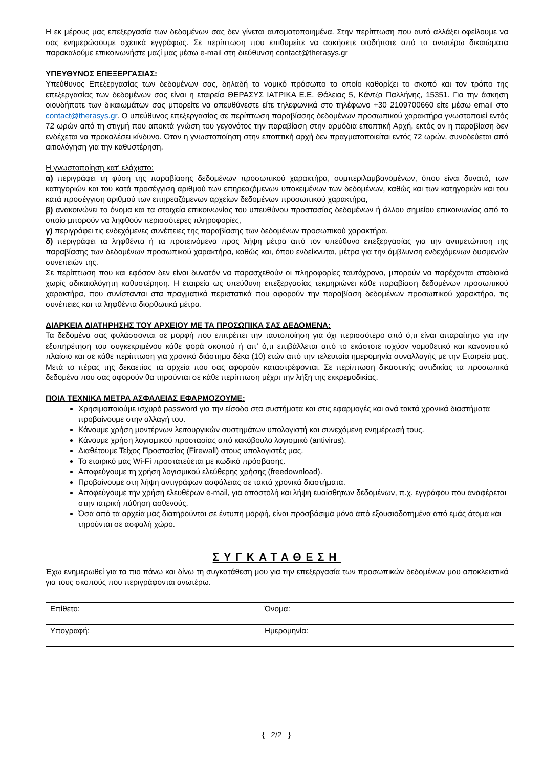Η εκ μέρους μας επεξεργασία των δεδομένων σας δεν γίνεται αυτοματοποιημένα. Στην περίπτωση που αυτό αλλάξει οφείλουμε να σας ενημερώσουμε σχετικά εγγράφως. Σε περίπτωση που επιθυμείτε να ασκήσετε οιοδήποτε από τα ανωτέρω δικαιώματα παρακαλούμε επικοινωνήστε μαζί μας μέσω e-mail στη διεύθυνση contact@therasys.gr
ΥΠΕΥΘΥΝΟΣ ΕΠΕΞΕΡΓΑΣΙΑΣ:
Υπεύθυνος Επεξεργασίας των δεδομένων σας, δηλαδή το νομικό πρόσωπο το οποίο καθορίζει το σκοπό και τον τρόπο της επεξεργασίας των δεδομένων σας είναι η εταιρεία ΘΕΡΑΣΥΣ ΙΑΤΡΙΚΑ Ε.Ε. Θάλειας 5, Κάντζα Παλλήνης, 15351. Για την άσκηση οιουδήποτε των δικαιωμάτων σας μπορείτε να απευθύνεστε είτε τηλεφωνικά στο τηλέφωνο +30 2109700660 είτε μέσω email στο contact@therasys.gr. Ο υπεύθυνος επεξεργασίας σε περίπτωση παραβίασης δεδομένων προσωπικού χαρακτήρα γνωστοποιεί εντός 72 ωρών από τη στιγμή που αποκτά γνώση του γεγονότος την παραβίαση στην αρμόδια εποπτική Αρχή, εκτός αν η παραβίαση δεν ενδέχεται να προκαλέσει κίνδυνο. Όταν η γνωστοποίηση στην εποπτική αρχή δεν πραγματοποιείται εντός 72 ωρών, συνοδεύεται από αιτιολόγηση για την καθυστέρηση.
Η γνωστοποίηση κατ' ελάχιστο:
α) περιγράφει τη φύση της παραβίασης δεδομένων προσωπικού χαρακτήρα, συμπεριλαμβανομένων, όπου είναι δυνατό, των κατηγοριών και του κατά προσέγγιση αριθμού των επηρεαζόμενων υποκειμένων των δεδομένων, καθώς και των κατηγοριών και του κατά προσέγγιση αριθμού των επηρεαζόμενων αρχείων δεδομένων προσωπικού χαρακτήρα,
β) ανακοινώνει το όνομα και τα στοιχεία επικοινωνίας του υπευθύνου προστασίας δεδομένων ή άλλου σημείου επικοινωνίας από το οποίο μπορούν να ληφθούν περισσότερες πληροφορίες,
γ) περιγράφει τις ενδεχόμενες συνέπειες της παραβίασης των δεδομένων προσωπικού χαρακτήρα,
δ) περιγράφει τα ληφθέντα ή τα προτεινόμενα προς λήψη μέτρα από τον υπεύθυνο επεξεργασίας για την αντιμετώπιση της παραβίασης των δεδομένων προσωπικού χαρακτήρα, καθώς και, όπου ενδείκνυται, μέτρα για την άμβλυνση ενδεχόμενων δυσμενών συνεπειών της.
Σε περίπτωση που και εφόσον δεν είναι δυνατόν να παρασχεθούν οι πληροφορίες ταυτόχρονα, μπορούν να παρέχονται σταδιακά χωρίς αδικαιολόγητη καθυστέρηση. Η εταιρεία ως υπεύθυνη επεξεργασίας τεκμηριώνει κάθε παραβίαση δεδομένων προσωπικού χαρακτήρα, που συνίστανται στα πραγματικά περιστατικά που αφορούν την παραβίαση δεδομένων προσωπικού χαρακτήρα, τις συνέπειες και τα ληφθέντα διορθωτικά μέτρα.
ΔΙΑΡΚΕΙΑ ΔΙΑΤΗΡΗΣΗΣ ΤΟΥ ΑΡΧΕΙΟΥ ΜΕ ΤΑ ΠΡΟΣΩΠΙΚΑ ΣΑΣ ΔΕΔΟΜΕΝΑ:
Τα δεδομένα σας φυλάσσονται σε μορφή που επιτρέπει την ταυτοποίηση για όχι περισσότερο από ό,τι είναι απαραίτητο για την εξυπηρέτηση του συγκεκριμένου κάθε φορά σκοπού ή απ’ ό,τι επιβάλλεται από το εκάστοτε ισχύον νομοθετικό και κανονιστικό πλαίσιο και σε κάθε περίπτωση για χρονικό διάστημα δέκα (10) ετών από την τελευταία ημερομηνία συναλλαγής με την Εταιρεία μας. Μετά το πέρας της δεκαετίας τα αρχεία που σας αφορούν καταστρέφονται. Σε περίπτωση δικαστικής αντιδικίας τα προσωπικά δεδομένα που σας αφορούν θα τηρούνται σε κάθε περίπτωση μέχρι την λήξη της εκκρεμοδικίας.
ΠΟΙΑ ΤΕΧΝΙΚΑ ΜΕΤΡΑ ΑΣΦΑΛΕΙΑΣ ΕΦΑΡΜΟΖΟΥΜΕ:
Χρησιμοποιούμε ισχυρό password για την είσοδο στα συστήματα και στις εφαρμογές και ανά τακτά χρονικά διαστήματα προβαίνουμε στην αλλαγή του.
Κάνουμε χρήση μοντέρνων λειτουργικών συστημάτων υπολογιστή και συνεχόμενη ενημέρωσή τους.
Κάνουμε χρήση λογισμικού προστασίας από κακόβουλο λογισμικό (antivirus).
Διαθέτουμε Τείχος Προστασίας (Firewall) στους υπολογιστές μας.
Το εταιρικό μας Wi-Fi προστατεύεται με κωδικό πρόσβασης.
Αποφεύγουμε τη χρήση λογισμικού ελεύθερης χρήσης (freedownload).
Προβαίνουμε στη λήψη αντιγράφων ασφάλειας σε τακτά χρονικά διαστήματα.
Αποφεύγουμε την χρήση ελευθέρων e-mail, για αποστολή και λήψη ευαίσθητων δεδομένων, π.χ. εγγράφου που αναφέρεται στην ιατρική πάθηση ασθενούς.
Όσα από τα αρχεία μας διατηρούνται σε έντυπη μορφή, είναι προσβάσιμα μόνο από εξουσιοδοτημένα από εμάς άτομα και τηρούνται σε ασφαλή χώρο.
ΣΥΓΚΑΤΑΘΕΣΗ
Έχω ενημερωθεί για τα πιο πάνω και δίνω τη συγκατάθεση μου για την επεξεργασία των προσωπικών δεδομένων μου αποκλειστικά για τους σκοπούς που περιγράφονται ανωτέρω.
| Επίθετο: | | Όνομα: | |
| Υπογραφή: | | Ημερομηνία: | |
{ 2/2 }